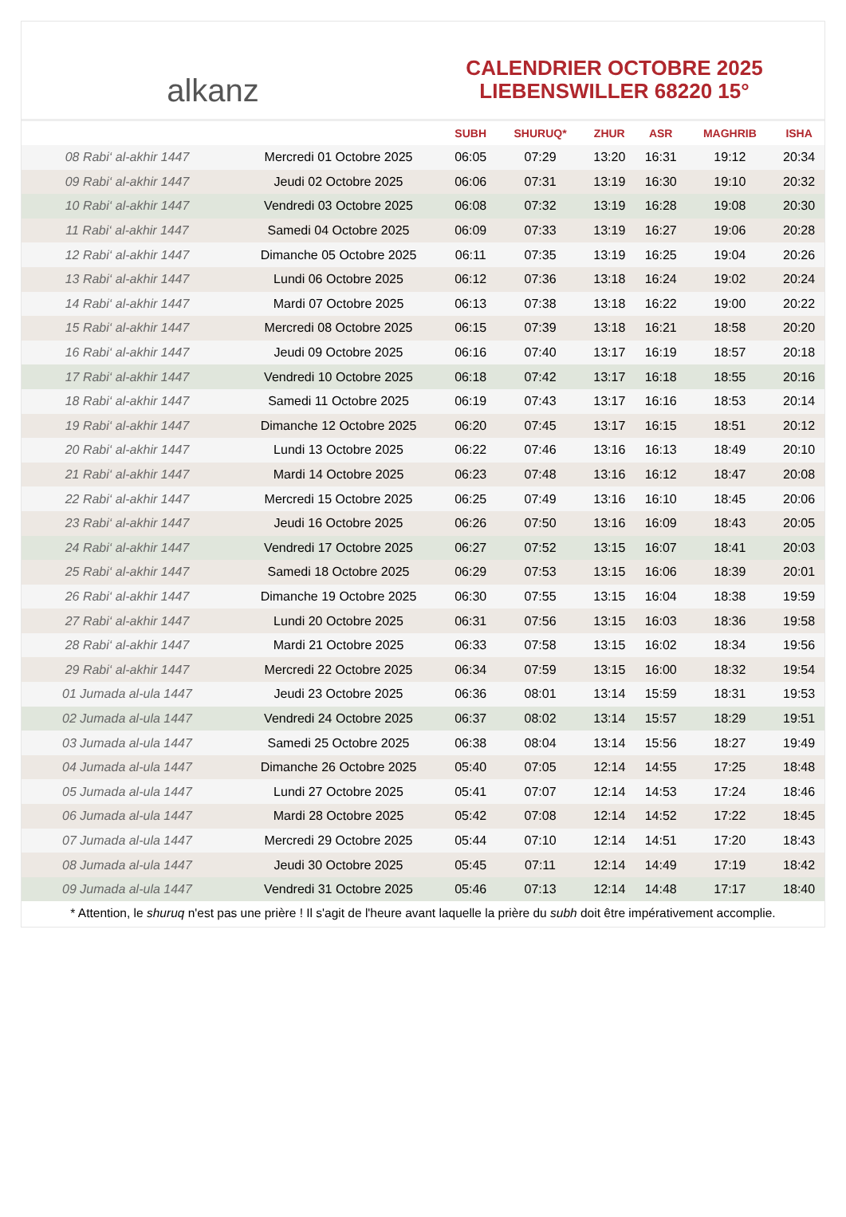alkanz
CALENDRIER OCTOBRE 2025
LIEBENSWILLER 68220 15°
| | | SUBH | SHURUQ* | ZHUR | ASR | MAGHRIB | ISHA |
| --- | --- | --- | --- | --- | --- | --- | --- |
| 08 Rabi‘ al-akhir 1447 | Mercredi 01 Octobre 2025 | 06:05 | 07:29 | 13:20 | 16:31 | 19:12 | 20:34 |
| 09 Rabi‘ al-akhir 1447 | Jeudi 02 Octobre 2025 | 06:06 | 07:31 | 13:19 | 16:30 | 19:10 | 20:32 |
| 10 Rabi‘ al-akhir 1447 | Vendredi 03 Octobre 2025 | 06:08 | 07:32 | 13:19 | 16:28 | 19:08 | 20:30 |
| 11 Rabi‘ al-akhir 1447 | Samedi 04 Octobre 2025 | 06:09 | 07:33 | 13:19 | 16:27 | 19:06 | 20:28 |
| 12 Rabi‘ al-akhir 1447 | Dimanche 05 Octobre 2025 | 06:11 | 07:35 | 13:19 | 16:25 | 19:04 | 20:26 |
| 13 Rabi‘ al-akhir 1447 | Lundi 06 Octobre 2025 | 06:12 | 07:36 | 13:18 | 16:24 | 19:02 | 20:24 |
| 14 Rabi‘ al-akhir 1447 | Mardi 07 Octobre 2025 | 06:13 | 07:38 | 13:18 | 16:22 | 19:00 | 20:22 |
| 15 Rabi‘ al-akhir 1447 | Mercredi 08 Octobre 2025 | 06:15 | 07:39 | 13:18 | 16:21 | 18:58 | 20:20 |
| 16 Rabi‘ al-akhir 1447 | Jeudi 09 Octobre 2025 | 06:16 | 07:40 | 13:17 | 16:19 | 18:57 | 20:18 |
| 17 Rabi‘ al-akhir 1447 | Vendredi 10 Octobre 2025 | 06:18 | 07:42 | 13:17 | 16:18 | 18:55 | 20:16 |
| 18 Rabi‘ al-akhir 1447 | Samedi 11 Octobre 2025 | 06:19 | 07:43 | 13:17 | 16:16 | 18:53 | 20:14 |
| 19 Rabi‘ al-akhir 1447 | Dimanche 12 Octobre 2025 | 06:20 | 07:45 | 13:17 | 16:15 | 18:51 | 20:12 |
| 20 Rabi‘ al-akhir 1447 | Lundi 13 Octobre 2025 | 06:22 | 07:46 | 13:16 | 16:13 | 18:49 | 20:10 |
| 21 Rabi‘ al-akhir 1447 | Mardi 14 Octobre 2025 | 06:23 | 07:48 | 13:16 | 16:12 | 18:47 | 20:08 |
| 22 Rabi‘ al-akhir 1447 | Mercredi 15 Octobre 2025 | 06:25 | 07:49 | 13:16 | 16:10 | 18:45 | 20:06 |
| 23 Rabi‘ al-akhir 1447 | Jeudi 16 Octobre 2025 | 06:26 | 07:50 | 13:16 | 16:09 | 18:43 | 20:05 |
| 24 Rabi‘ al-akhir 1447 | Vendredi 17 Octobre 2025 | 06:27 | 07:52 | 13:15 | 16:07 | 18:41 | 20:03 |
| 25 Rabi‘ al-akhir 1447 | Samedi 18 Octobre 2025 | 06:29 | 07:53 | 13:15 | 16:06 | 18:39 | 20:01 |
| 26 Rabi‘ al-akhir 1447 | Dimanche 19 Octobre 2025 | 06:30 | 07:55 | 13:15 | 16:04 | 18:38 | 19:59 |
| 27 Rabi‘ al-akhir 1447 | Lundi 20 Octobre 2025 | 06:31 | 07:56 | 13:15 | 16:03 | 18:36 | 19:58 |
| 28 Rabi‘ al-akhir 1447 | Mardi 21 Octobre 2025 | 06:33 | 07:58 | 13:15 | 16:02 | 18:34 | 19:56 |
| 29 Rabi‘ al-akhir 1447 | Mercredi 22 Octobre 2025 | 06:34 | 07:59 | 13:15 | 16:00 | 18:32 | 19:54 |
| 01 Jumada al-ula 1447 | Jeudi 23 Octobre 2025 | 06:36 | 08:01 | 13:14 | 15:59 | 18:31 | 19:53 |
| 02 Jumada al-ula 1447 | Vendredi 24 Octobre 2025 | 06:37 | 08:02 | 13:14 | 15:57 | 18:29 | 19:51 |
| 03 Jumada al-ula 1447 | Samedi 25 Octobre 2025 | 06:38 | 08:04 | 13:14 | 15:56 | 18:27 | 19:49 |
| 04 Jumada al-ula 1447 | Dimanche 26 Octobre 2025 | 05:40 | 07:05 | 12:14 | 14:55 | 17:25 | 18:48 |
| 05 Jumada al-ula 1447 | Lundi 27 Octobre 2025 | 05:41 | 07:07 | 12:14 | 14:53 | 17:24 | 18:46 |
| 06 Jumada al-ula 1447 | Mardi 28 Octobre 2025 | 05:42 | 07:08 | 12:14 | 14:52 | 17:22 | 18:45 |
| 07 Jumada al-ula 1447 | Mercredi 29 Octobre 2025 | 05:44 | 07:10 | 12:14 | 14:51 | 17:20 | 18:43 |
| 08 Jumada al-ula 1447 | Jeudi 30 Octobre 2025 | 05:45 | 07:11 | 12:14 | 14:49 | 17:19 | 18:42 |
| 09 Jumada al-ula 1447 | Vendredi 31 Octobre 2025 | 05:46 | 07:13 | 12:14 | 14:48 | 17:17 | 18:40 |
* Attention, le shuruq n'est pas une prière ! Il s'agit de l'heure avant laquelle la prière du subh doit être impérativement accomplie.